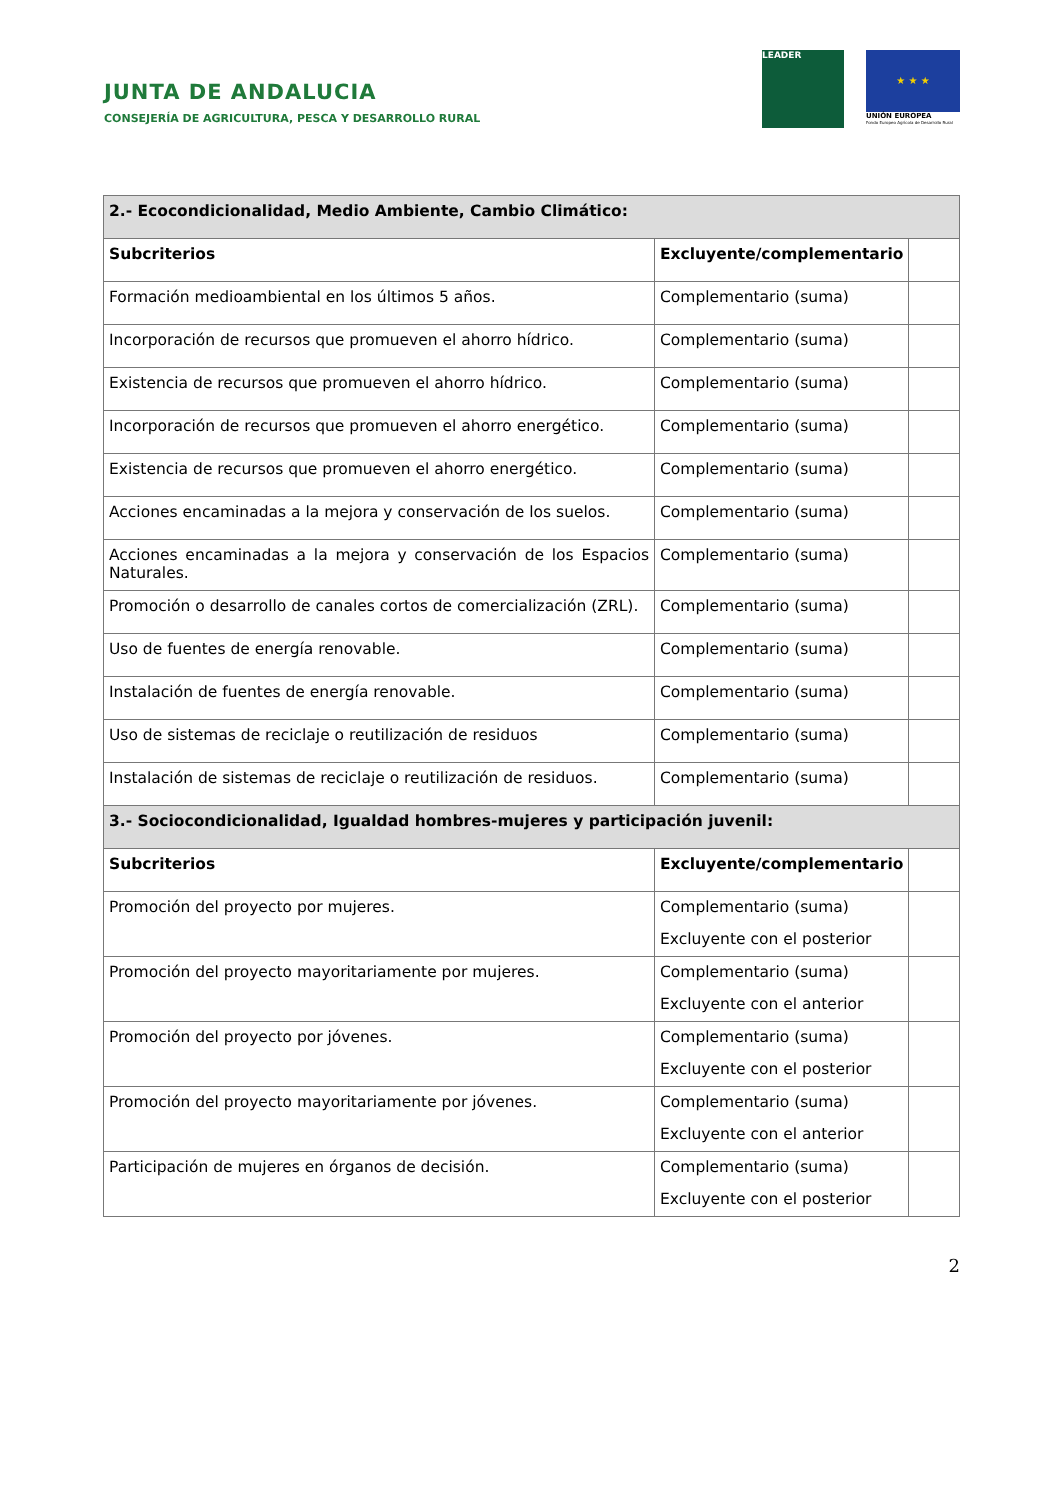JUNTA DE ANDALUCIA
CONSEJERÍA DE AGRICULTURA, PESCA Y DESARROLLO RURAL
LEADER
★ ★ ★
UNIÓN EUROPEA
Fondo Europeo Agrícola de Desarrollo Rural
| 2.- Ecocondicionalidad, Medio Ambiente, Cambio Climático: | | |
| Subcriterios | Excluyente/complementario | |
| Formación medioambiental en los últimos 5 años. | Complementario (suma) | |
| Incorporación de recursos que promueven el ahorro hídrico. | Complementario (suma) | |
| Existencia de recursos que promueven el ahorro hídrico. | Complementario (suma) | |
| Incorporación de recursos que promueven el ahorro energético. | Complementario (suma) | |
| Existencia de recursos que promueven el ahorro energético. | Complementario (suma) | |
| Acciones encaminadas a la mejora y conservación de los suelos. | Complementario (suma) | |
| Acciones encaminadas a la mejora y conservación de los Espacios Naturales. | Complementario (suma) | |
| Promoción o desarrollo de canales cortos de comercialización (ZRL). | Complementario (suma) | |
| Uso de fuentes de energía renovable. | Complementario (suma) | |
| Instalación de fuentes de energía renovable. | Complementario (suma) | |
| Uso de sistemas de reciclaje o reutilización de residuos | Complementario (suma) | |
| Instalación de sistemas de reciclaje o reutilización de residuos. | Complementario (suma) | |
| 3.- Sociocondicionalidad, Igualdad hombres-mujeres y participación juvenil: | | |
| Subcriterios | Excluyente/complementario | |
| Promoción del proyecto por mujeres. | Complementario (suma) Excluyente con el posterior | |
| Promoción del proyecto mayoritariamente por mujeres. | Complementario (suma) Excluyente con el anterior | |
| Promoción del proyecto por jóvenes. | Complementario (suma) Excluyente con el posterior | |
| Promoción del proyecto mayoritariamente por jóvenes. | Complementario (suma) Excluyente con el anterior | |
| Participación de mujeres en órganos de decisión. | Complementario (suma) Excluyente con el posterior | |
2